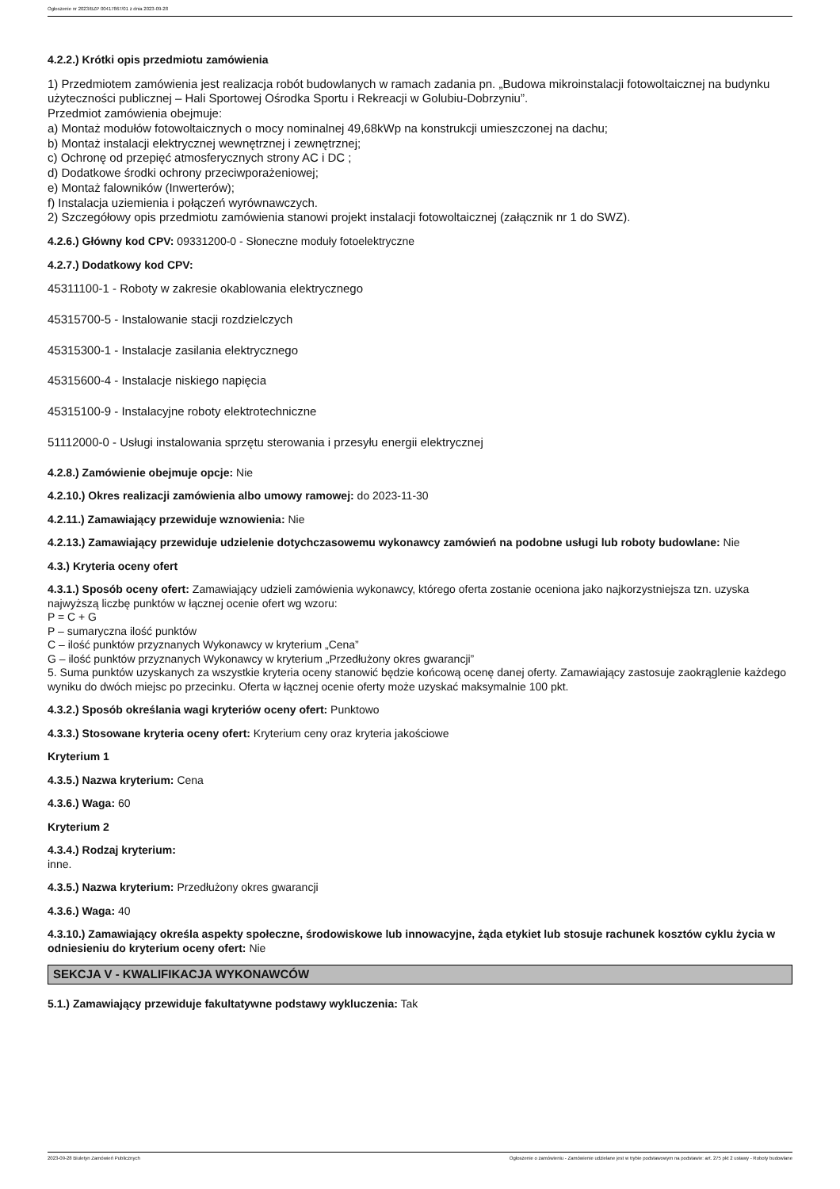Ogłoszenie nr 2023/BZP 00417867/01 z dnia 2023-09-28
4.2.2.) Krótki opis przedmiotu zamówienia
1) Przedmiotem zamówienia jest realizacja robót budowlanych w ramach zadania pn. „Budowa mikroinstalacji fotowoltaicznej na budynku użyteczności publicznej – Hali Sportowej Ośrodka Sportu i Rekreacji w Golubiu-Dobrzyniu”.
Przedmiot zamówienia obejmuje:
a) Montaż modułów fotowoltaicznych o mocy nominalnej 49,68kWp na konstrukcji umieszczonej na dachu;
b) Montaż instalacji elektrycznej wewnętrznej i zewnętrznej;
c) Ochronę od przepięć atmosferycznych strony AC i DC ;
d) Dodatkowe środki ochrony przeciwporażeniowej;
e) Montaż falowników (Inwerterów);
f) Instalacja uziemienia i połączeń wyrównawczych.
2) Szczegółowy opis przedmiotu zamówienia stanowi projekt instalacji fotowoltaicznej (załącznik nr 1 do SWZ).
4.2.6.) Główny kod CPV: 09331200-0 - Słoneczne moduły fotoelektryczne
4.2.7.) Dodatkowy kod CPV:
45311100-1 - Roboty w zakresie okablowania elektrycznego
45315700-5 - Instalowanie stacji rozdzielczych
45315300-1 - Instalacje zasilania elektrycznego
45315600-4 - Instalacje niskiego napięcia
45315100-9 - Instalacyjne roboty elektrotechniczne
51112000-0 - Usługi instalowania sprzętu sterowania i przesyłu energii elektrycznej
4.2.8.) Zamówienie obejmuje opcje: Nie
4.2.10.) Okres realizacji zamówienia albo umowy ramowej: do 2023-11-30
4.2.11.) Zamawiający przewiduje wznowienia: Nie
4.2.13.) Zamawiający przewiduje udzielenie dotychczasowemu wykonawcy zamówień na podobne usługi lub roboty budowlane: Nie
4.3.) Kryteria oceny ofert
4.3.1.) Sposób oceny ofert: Zamawiający udzieli zamówienia wykonawcy, którego oferta zostanie oceniona jako najkorzystniejsza tzn. uzyska najwyższą liczbę punktów w łącznej ocenie ofert wg wzoru:
P = C + G
P – sumaryczna ilość punktów
C – ilość punktów przyznanych Wykonawcy w kryterium „Cena”
G – ilość punktów przyznanych Wykonawcy w kryterium „Przedłużony okres gwarancji”
5. Suma punktów uzyskanych za wszystkie kryteria oceny stanowić będzie końcową ocenę danej oferty. Zamawiający zastosuje zaokrąglenie każdego wyniku do dwóch miejsc po przecinku. Oferta w łącznej ocenie oferty może uzyskać maksymalnie 100 pkt.
4.3.2.) Sposób określania wagi kryteriów oceny ofert: Punktowo
4.3.3.) Stosowane kryteria oceny ofert: Kryterium ceny oraz kryteria jakościowe
Kryterium 1
4.3.5.) Nazwa kryterium: Cena
4.3.6.) Waga: 60
Kryterium 2
4.3.4.) Rodzaj kryterium:
inne.
4.3.5.) Nazwa kryterium: Przedłużony okres gwarancji
4.3.6.) Waga: 40
4.3.10.) Zamawiający określa aspekty społeczne, środowiskowe lub innowacyjne, żąda etykiet lub stosuje rachunek kosztów cyklu życia w odniesieniu do kryterium oceny ofert: Nie
SEKCJA V - KWALIFIKACJA WYKONAWCÓW
5.1.) Zamawiający przewiduje fakultatywne podstawy wykluczenia: Tak
2023-09-28 Biuletyn Zamówień Publicznych Ogłoszenie o zamówieniu - Zamówienie udzielane jest w trybie podstawowym na podstawie: art. 275 pkt 2 ustawy - Roboty budowlane